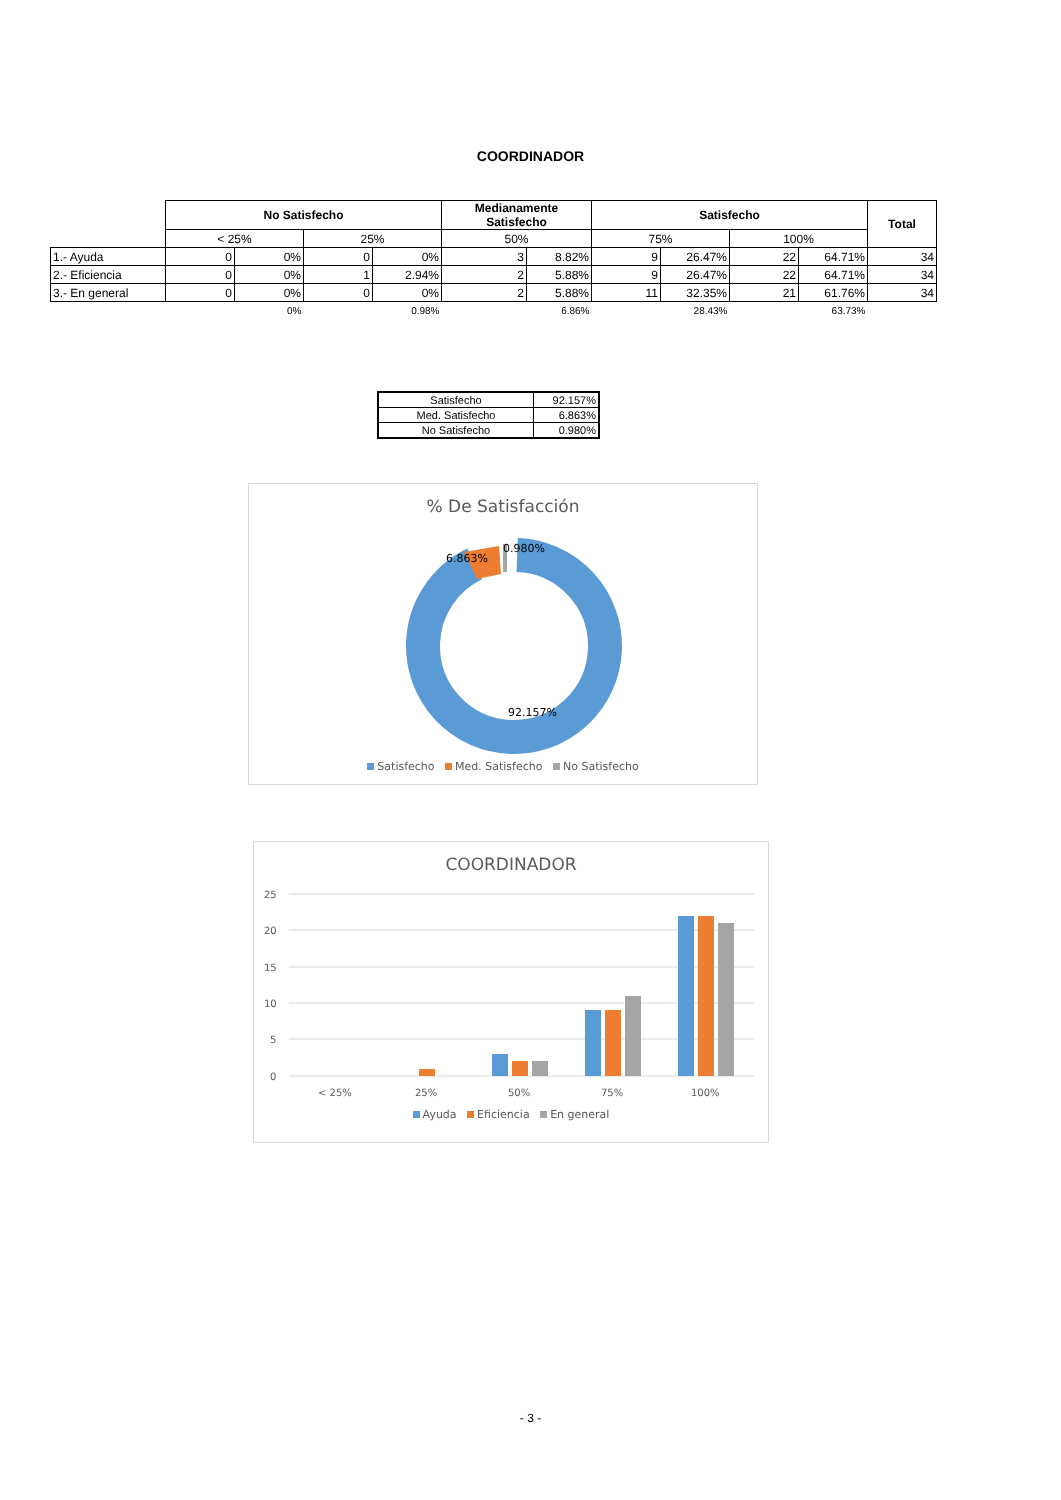COORDINADOR
| | No Satisfecho | | | | Medianamente Satisfecho | | Satisfecho | | | | Total |
| | < 25% | | 25% | | 50% | | 75% | | 100% | | |
| 1.- Ayuda | 0 | 0% | 0 | 0% | 3 | 8.82% | 9 | 26.47% | 22 | 64.71% | 34 |
| 2.- Eficiencia | 0 | 0% | 1 | 2.94% | 2 | 5.88% | 9 | 26.47% | 22 | 64.71% | 34 |
| 3.- En general | 0 | 0% | 0 | 0% | 2 | 5.88% | 11 | 32.35% | 21 | 61.76% | 34 |
| | | 0% | | 0.98% | | 6.86% | | 28.43% | | 63.73% | |
| Satisfecho | 92.157% |
| Med. Satisfecho | 6.863% |
| No Satisfecho | 0.980% |
% De Satisfacción
6.863%
0.980%
92.157%
Satisfecho Med. Satisfecho No Satisfecho
COORDINADOR
25
20
15
10
5
0
< 25%
25%
50%
75%
100%
Ayuda Eficiencia En general
- 3 -